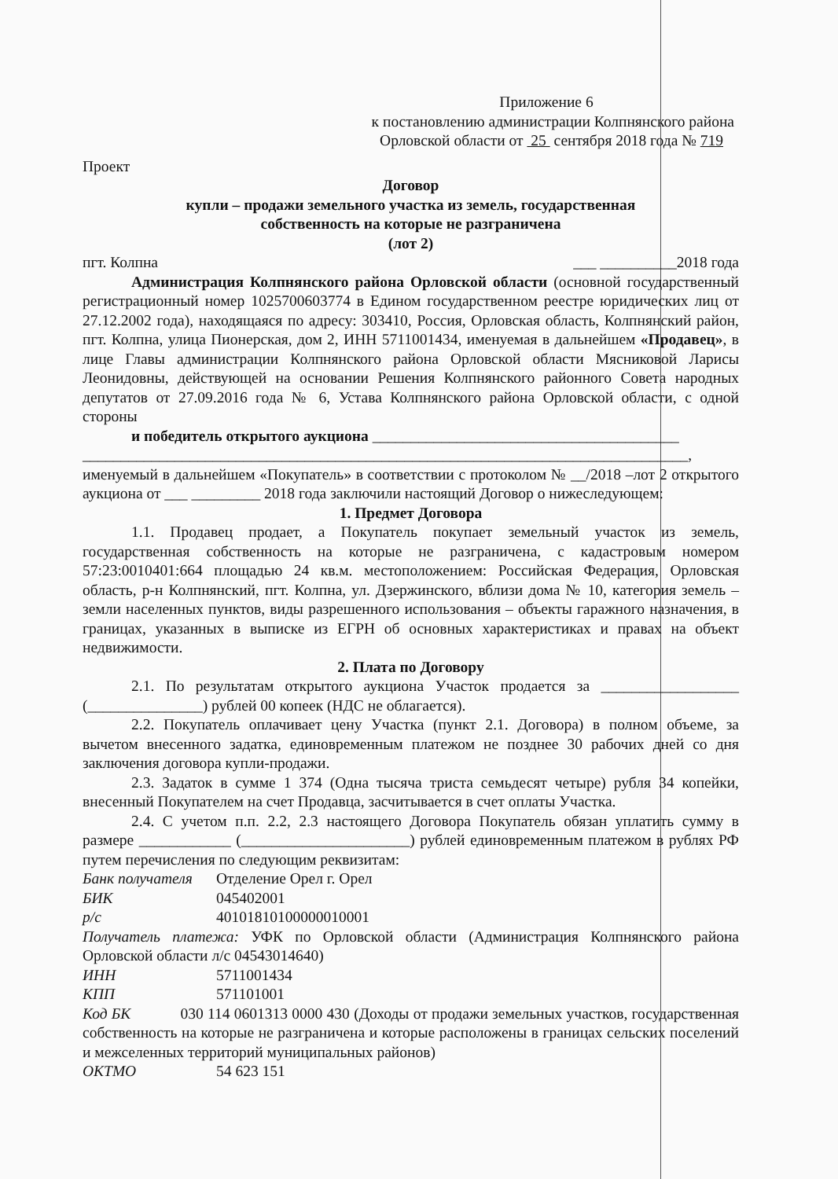Приложение 6
к постановлению администрации Колпнянского района
Орловской области от 25 сентября 2018 года № 719
Проект
Договор
купли – продажи земельного участка из земель, государственная
собственность на которые не разграничена
(лот 2)
пгт. Колпна ___ __________2018 года
Администрация Колпнянского района Орловской области (основной государственный регистрационный номер 1025700603774 в Едином государственном реестре юридических лиц от 27.12.2002 года), находящаяся по адресу: 303410, Россия, Орловская область, Колпнянский район, пгт. Колпна, улица Пионерская, дом 2, ИНН 5711001434, именуемая в дальнейшем «Продавец», в лице Главы администрации Колпнянского района Орловской области Мясниковой Ларисы Леонидовны, действующей на основании Решения Колпнянского районного Совета народных депутатов от 27.09.2016 года № 6, Устава Колпнянского района Орловской области, с одной стороны
и победитель открытого аукциона ________________________________________
_______________________________________________________________________________,
именуемый в дальнейшем «Покупатель» в соответствии с протоколом № __/2018 –лот 2 открытого аукциона от ___ _________ 2018 года заключили настоящий Договор о нижеследующем:
1. Предмет Договора
1.1. Продавец продает, а Покупатель покупает земельный участок из земель, государственная собственность на которые не разграничена, с кадастровым номером 57:23:0010401:664 площадью 24 кв.м. местоположением: Российская Федерация, Орловская область, р-н Колпнянский, пгт. Колпна, ул. Дзержинского, вблизи дома № 10, категория земель – земли населенных пунктов, виды разрешенного использования – объекты гаражного назначения, в границах, указанных в выписке из ЕГРН об основных характеристиках и правах на объект недвижимости.
2. Плата по Договору
2.1. По результатам открытого аукциона Участок продается за __________________ (_______________) рублей 00 копеек (НДС не облагается).
2.2. Покупатель оплачивает цену Участка (пункт 2.1. Договора) в полном объеме, за вычетом внесенного задатка, единовременным платежом не позднее 30 рабочих дней со дня заключения договора купли-продажи.
2.3. Задаток в сумме 1 374 (Одна тысяча триста семьдесят четыре) рубля 34 копейки, внесенный Покупателем на счет Продавца, засчитывается в счет оплаты Участка.
2.4. С учетом п.п. 2.2, 2.3 настоящего Договора Покупатель обязан уплатить сумму в размере ____________ (______________________) рублей единовременным платежом в рублях РФ путем перечисления по следующим реквизитам:
Банк получателя Отделение Орел г. Орел
БИК 045402001
р/с 40101810100000010001
Получатель платежа: УФК по Орловской области (Администрация Колпнянского района Орловской области л/с 04543014640)
ИНН 5711001434
КПП 571101001
Код БК 030 114 0601313 0000 430 (Доходы от продажи земельных участков, государственная собственность на которые не разграничена и которые расположены в границах сельских поселений и межселенных территорий муниципальных районов)
ОКТМО 54 623 151